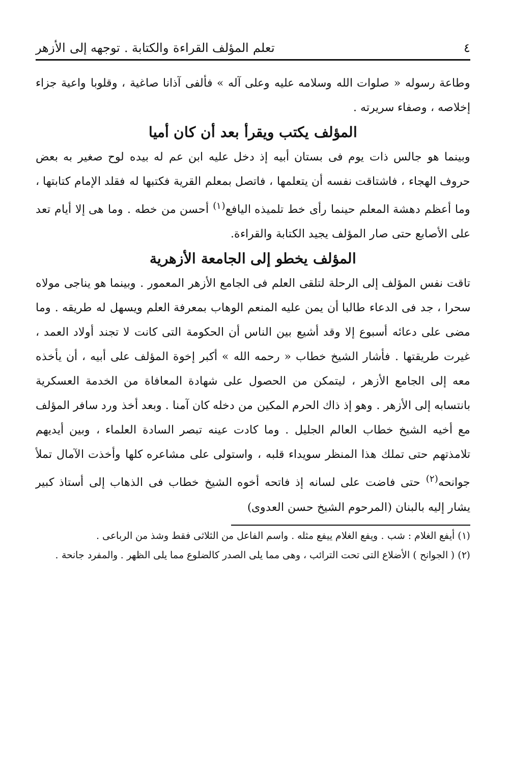٤ تعلم المؤلف القراءة والكتابة . توجهه إلى الأزهر
وطاعة رسوله « صلوات الله وسلامه عليه وعلى آله » فألفى آذانا صاغية ، وقلوبا واعية جزاء إخلاصه ، وصفاء سريرته .
المؤلف يكتب ويقرأ بعد أن كان أميا
وبينما هو جالس ذات يوم فى بستان أبيه إذ دخل عليه ابن عم له بيده لوح صغير به بعض حروف الهجاء ، فاشتاقت نفسه أن يتعلمها ، فاتصل بمعلم القرية فكتبها له فقلد الإمام كتابتها ، وما أعظم دهشة المعلم حينما رأى خط تلميذه اليافع<sup>(١)</sup> أحسن من خطه . وما هى إلا أيام تعد على الأصابع حتى صار المؤلف يجيد الكتابة والقراءة.
المؤلف يخطو إلى الجامعة الأزهرية
تاقت نفس المؤلف إلى الرحلة لتلقى العلم فى الجامع الأزهر المعمور . وبينما هو يناجى مولاه سحرا ، جد فى الدعاء طالبا أن يمن عليه المنعم الوهاب بمعرفة العلم ويسهل له طريقه . وما مضى على دعائه أسبوع إلا وقد أشيع بين الناس أن الحكومة التى كانت لا تجند أولاد العمد ، غيرت طريقتها . فأشار الشيخ خطاب « رحمه الله » أكبر إخوة المؤلف على أبيه ، أن يأخذه معه إلى الجامع الأزهر ، ليتمكن من الحصول على شهادة المعافاة من الخدمة العسكرية بانتسابه إلى الأزهر . وهو إذ ذاك الحرم المكين من دخله كان آمنا . وبعد أخذ ورد سافر المؤلف مع أخيه الشيخ خطاب العالم الجليل . وما كادت عينه تبصر السادة العلماء ، وبين أيديهم تلامذتهم حتى تملك هذا المنظر سويداء قلبه ، واستولى على مشاعره كلها وأخذت الآمال تملأ جوانحه<sup>(٢)</sup> حتى فاضت على لسانه إذ فاتحه أخوه الشيخ خطاب فى الذهاب إلى أستاذ كبير يشار إليه بالبنان (المرحوم الشيخ حسن العدوى)
(١) أيفع الغلام : شب . ويفع الغلام ييفع مثله . واسم الفاعل من الثلاثى فقط وشذ من الرباعى .
(٢) ( الجوانح ) الأضلاع التى تحت الترائب ، وهى مما يلى الصدر كالضلوع مما يلى الظهر . والمفرد جانحة .